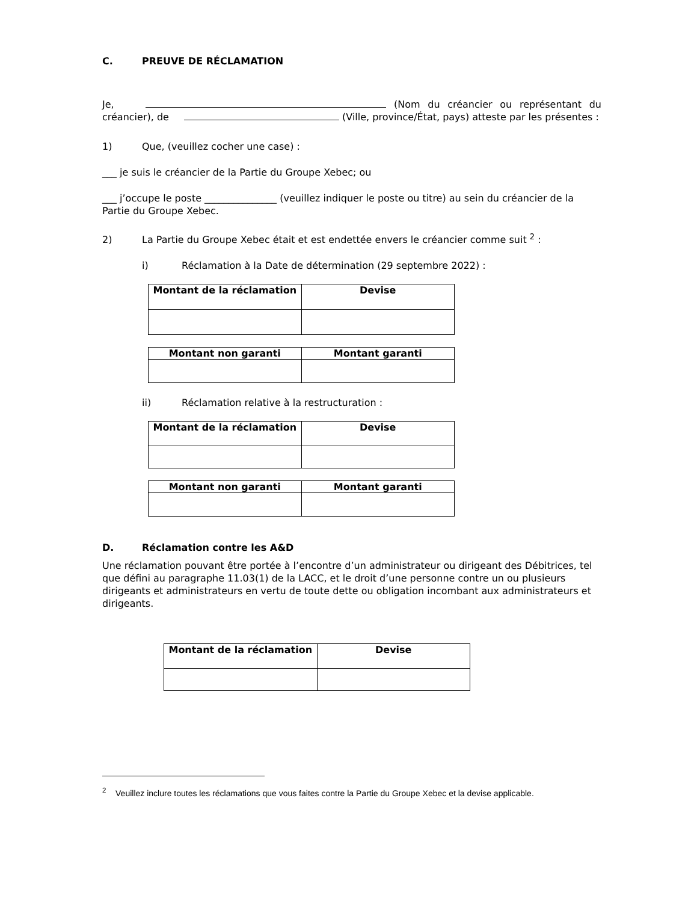C. PREUVE DE RÉCLAMATION
Je, (Nom du créancier ou représentant du créancier), de (Ville, province/État, pays) atteste par les présentes :
1) Que, (veuillez cocher une case) :
___ je suis le créancier de la Partie du Groupe Xebec; ou
___ j’occupe le poste _______________ (veuillez indiquer le poste ou titre) au sein du créancier de la Partie du Groupe Xebec.
2) La Partie du Groupe Xebec était et est endettée envers le créancier comme suit <sup>2</sup> :
i) Réclamation à la Date de détermination (29 septembre 2022) :
| Montant de la réclamation | Devise |
| --- | --- |
| Montant non garanti | Montant garanti |
| --- | --- |
ii) Réclamation relative à la restructuration :
| Montant de la réclamation | Devise |
| --- | --- |
| Montant non garanti | Montant garanti |
| --- | --- |
D. Réclamation contre les A&D
Une réclamation pouvant être portée à l’encontre d’un administrateur ou dirigeant des Débitrices, tel que défini au paragraphe 11.03(1) de la LACC, et le droit d’une personne contre un ou plusieurs dirigeants et administrateurs en vertu de toute dette ou obligation incombant aux administrateurs et dirigeants.
| Montant de la réclamation | Devise |
| --- | --- |
<sup>2</sup> Veuillez inclure toutes les réclamations que vous faites contre la Partie du Groupe Xebec et la devise applicable.